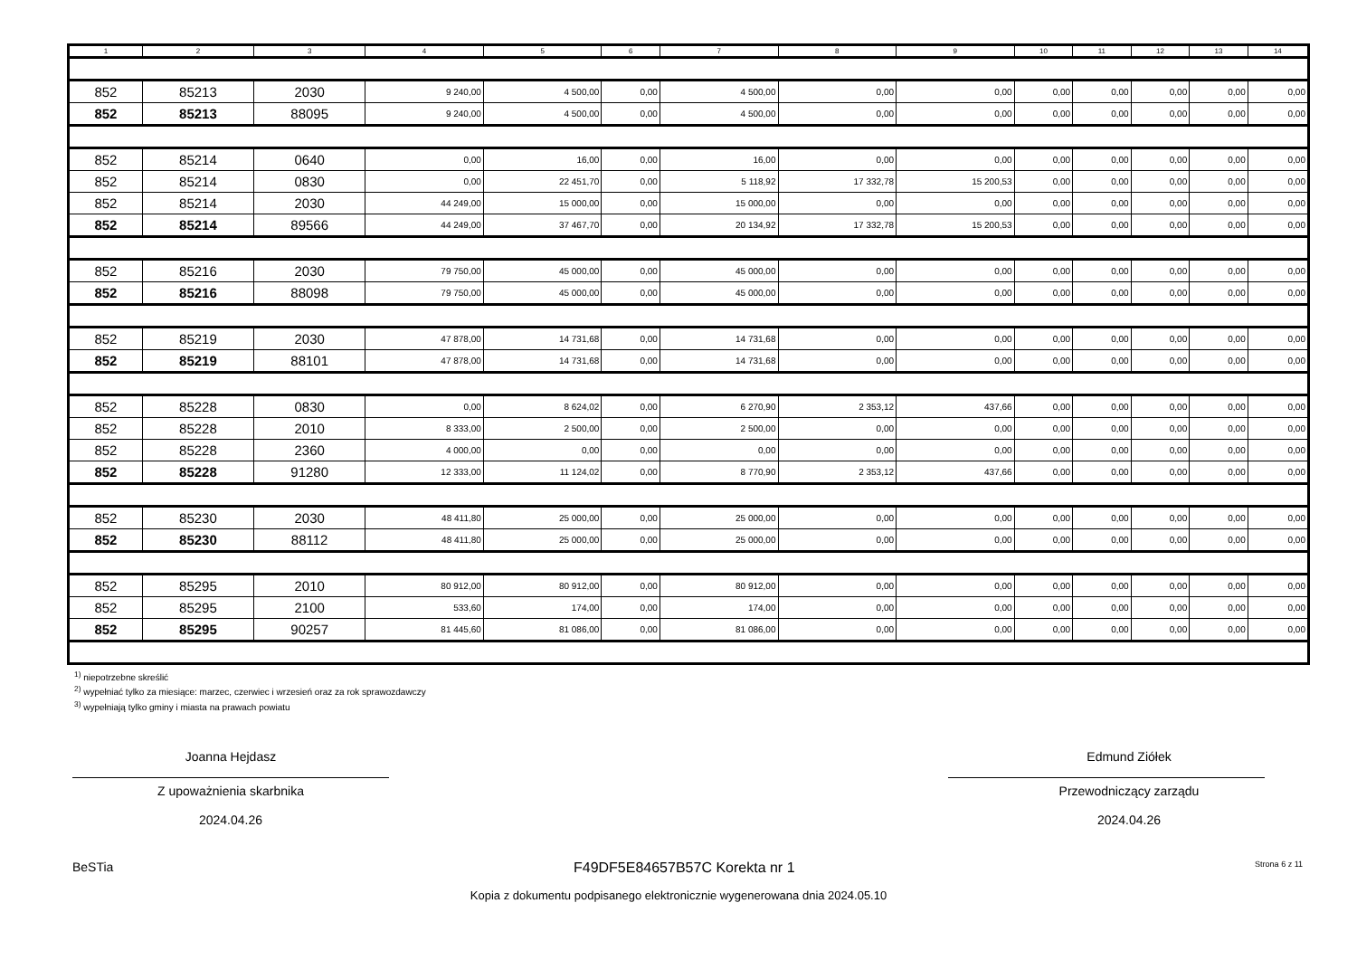| 1 | 2 | 3 | 4 | 5 | 6 | 7 | 8 | 9 | 10 | 11 | 12 | 13 | 14 |
| --- | --- | --- | --- | --- | --- | --- | --- | --- | --- | --- | --- | --- | --- |
| 852 | 85213 | 2030 | 9 240,00 | 4 500,00 | 0,00 | 4 500,00 | 0,00 | 0,00 | 0,00 | 0,00 | 0,00 | 0,00 | 0,00 |
| 852 | 85213 | 88095 | 9 240,00 | 4 500,00 | 0,00 | 4 500,00 | 0,00 | 0,00 | 0,00 | 0,00 | 0,00 | 0,00 | 0,00 |
| 852 | 85214 | 0640 | 0,00 | 16,00 | 0,00 | 16,00 | 0,00 | 0,00 | 0,00 | 0,00 | 0,00 | 0,00 | 0,00 |
| 852 | 85214 | 0830 | 0,00 | 22 451,70 | 0,00 | 5 118,92 | 17 332,78 | 15 200,53 | 0,00 | 0,00 | 0,00 | 0,00 | 0,00 |
| 852 | 85214 | 2030 | 44 249,00 | 15 000,00 | 0,00 | 15 000,00 | 0,00 | 0,00 | 0,00 | 0,00 | 0,00 | 0,00 | 0,00 |
| 852 | 85214 | 89566 | 44 249,00 | 37 467,70 | 0,00 | 20 134,92 | 17 332,78 | 15 200,53 | 0,00 | 0,00 | 0,00 | 0,00 | 0,00 |
| 852 | 85216 | 2030 | 79 750,00 | 45 000,00 | 0,00 | 45 000,00 | 0,00 | 0,00 | 0,00 | 0,00 | 0,00 | 0,00 | 0,00 |
| 852 | 85216 | 88098 | 79 750,00 | 45 000,00 | 0,00 | 45 000,00 | 0,00 | 0,00 | 0,00 | 0,00 | 0,00 | 0,00 | 0,00 |
| 852 | 85219 | 2030 | 47 878,00 | 14 731,68 | 0,00 | 14 731,68 | 0,00 | 0,00 | 0,00 | 0,00 | 0,00 | 0,00 | 0,00 |
| 852 | 85219 | 88101 | 47 878,00 | 14 731,68 | 0,00 | 14 731,68 | 0,00 | 0,00 | 0,00 | 0,00 | 0,00 | 0,00 | 0,00 |
| 852 | 85228 | 0830 | 0,00 | 8 624,02 | 0,00 | 6 270,90 | 2 353,12 | 437,66 | 0,00 | 0,00 | 0,00 | 0,00 | 0,00 |
| 852 | 85228 | 2010 | 8 333,00 | 2 500,00 | 0,00 | 2 500,00 | 0,00 | 0,00 | 0,00 | 0,00 | 0,00 | 0,00 | 0,00 |
| 852 | 85228 | 2360 | 4 000,00 | 0,00 | 0,00 | 0,00 | 0,00 | 0,00 | 0,00 | 0,00 | 0,00 | 0,00 | 0,00 |
| 852 | 85228 | 91280 | 12 333,00 | 11 124,02 | 0,00 | 8 770,90 | 2 353,12 | 437,66 | 0,00 | 0,00 | 0,00 | 0,00 | 0,00 |
| 852 | 85230 | 2030 | 48 411,80 | 25 000,00 | 0,00 | 25 000,00 | 0,00 | 0,00 | 0,00 | 0,00 | 0,00 | 0,00 | 0,00 |
| 852 | 85230 | 88112 | 48 411,80 | 25 000,00 | 0,00 | 25 000,00 | 0,00 | 0,00 | 0,00 | 0,00 | 0,00 | 0,00 | 0,00 |
| 852 | 85295 | 2010 | 80 912,00 | 80 912,00 | 0,00 | 80 912,00 | 0,00 | 0,00 | 0,00 | 0,00 | 0,00 | 0,00 | 0,00 |
| 852 | 85295 | 2100 | 533,60 | 174,00 | 0,00 | 174,00 | 0,00 | 0,00 | 0,00 | 0,00 | 0,00 | 0,00 | 0,00 |
| 852 | 85295 | 90257 | 81 445,60 | 81 086,00 | 0,00 | 81 086,00 | 0,00 | 0,00 | 0,00 | 0,00 | 0,00 | 0,00 | 0,00 |
<sup>1)</sup> niepotrzebne skreślić
<sup>2)</sup> wypełniać tylko za miesiące: marzec, czerwiec i wrzesień oraz za rok sprawozdawczy
<sup>3)</sup> wypełniają tylko gminy i miasta na prawach powiatu
Joanna Hejdasz
Z upoważnienia skarbnika
2024.04.26
Edmund Ziółek
Przewodniczący zarządu
2024.04.26
BeSTia F49DF5E84657B57C Korekta nr 1 Strona 6 z 11
Kopia z dokumentu podpisanego elektronicznie wygenerowana dnia 2024.05.10